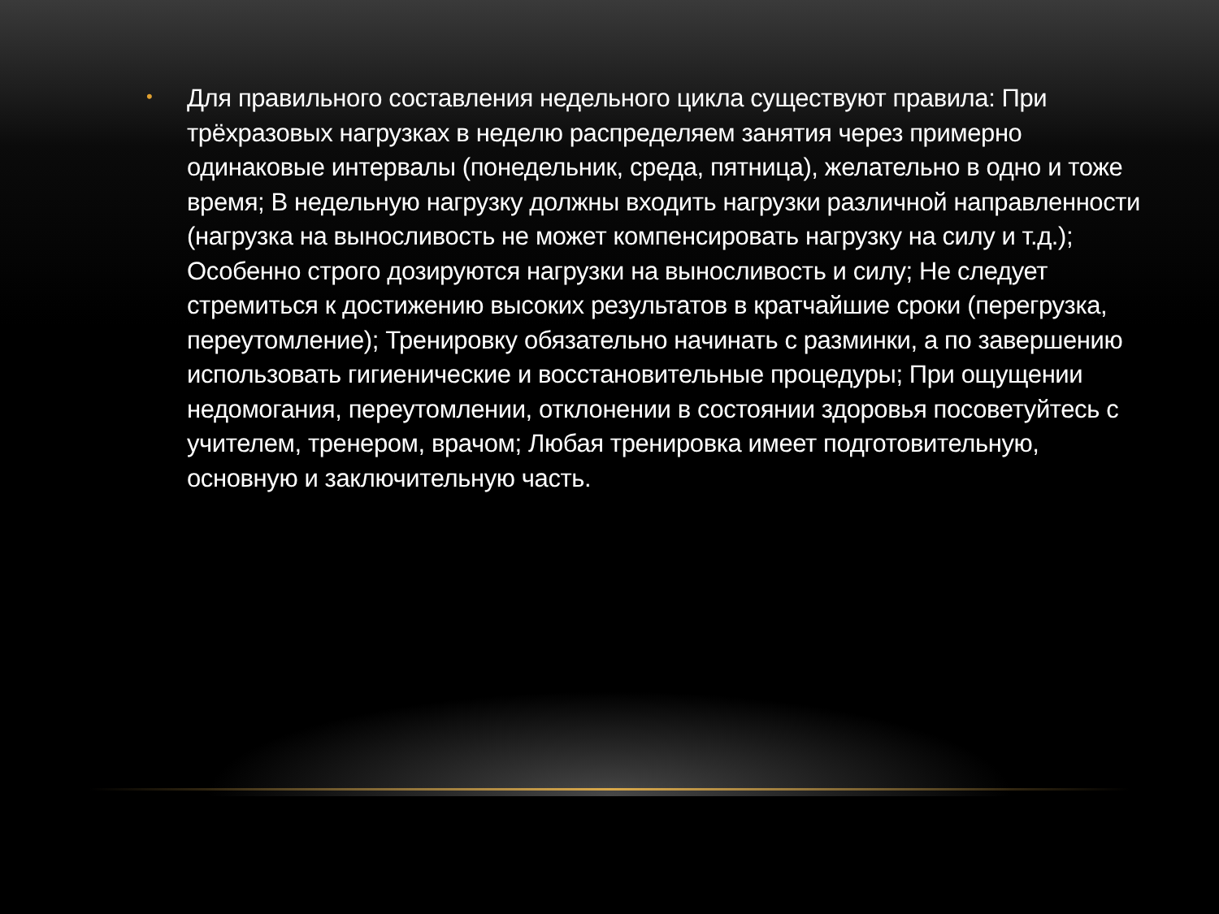•
Для правильного составления недельного цикла существуют правила: При трёхразовых нагрузках в неделю распределяем занятия через примерно одинаковые интервалы (понедельник, среда, пятница), желательно в одно и тоже время; В недельную нагрузку должны входить нагрузки различной направленности (нагрузка на выносливость не может компенсировать нагрузку на силу и т.д.); Особенно строго дозируются нагрузки на выносливость и силу; Не следует стремиться к достижению высоких результатов в кратчайшие сроки (перегрузка, переутомление); Тренировку обязательно начинать с разминки, а по завершению использовать гигиенические и восстановительные процедуры; При ощущении недомогания, переутомлении, отклонении в состоянии здоровья посоветуйтесь с учителем, тренером, врачом; Любая тренировка имеет подготовительную, основную и заключительную часть.